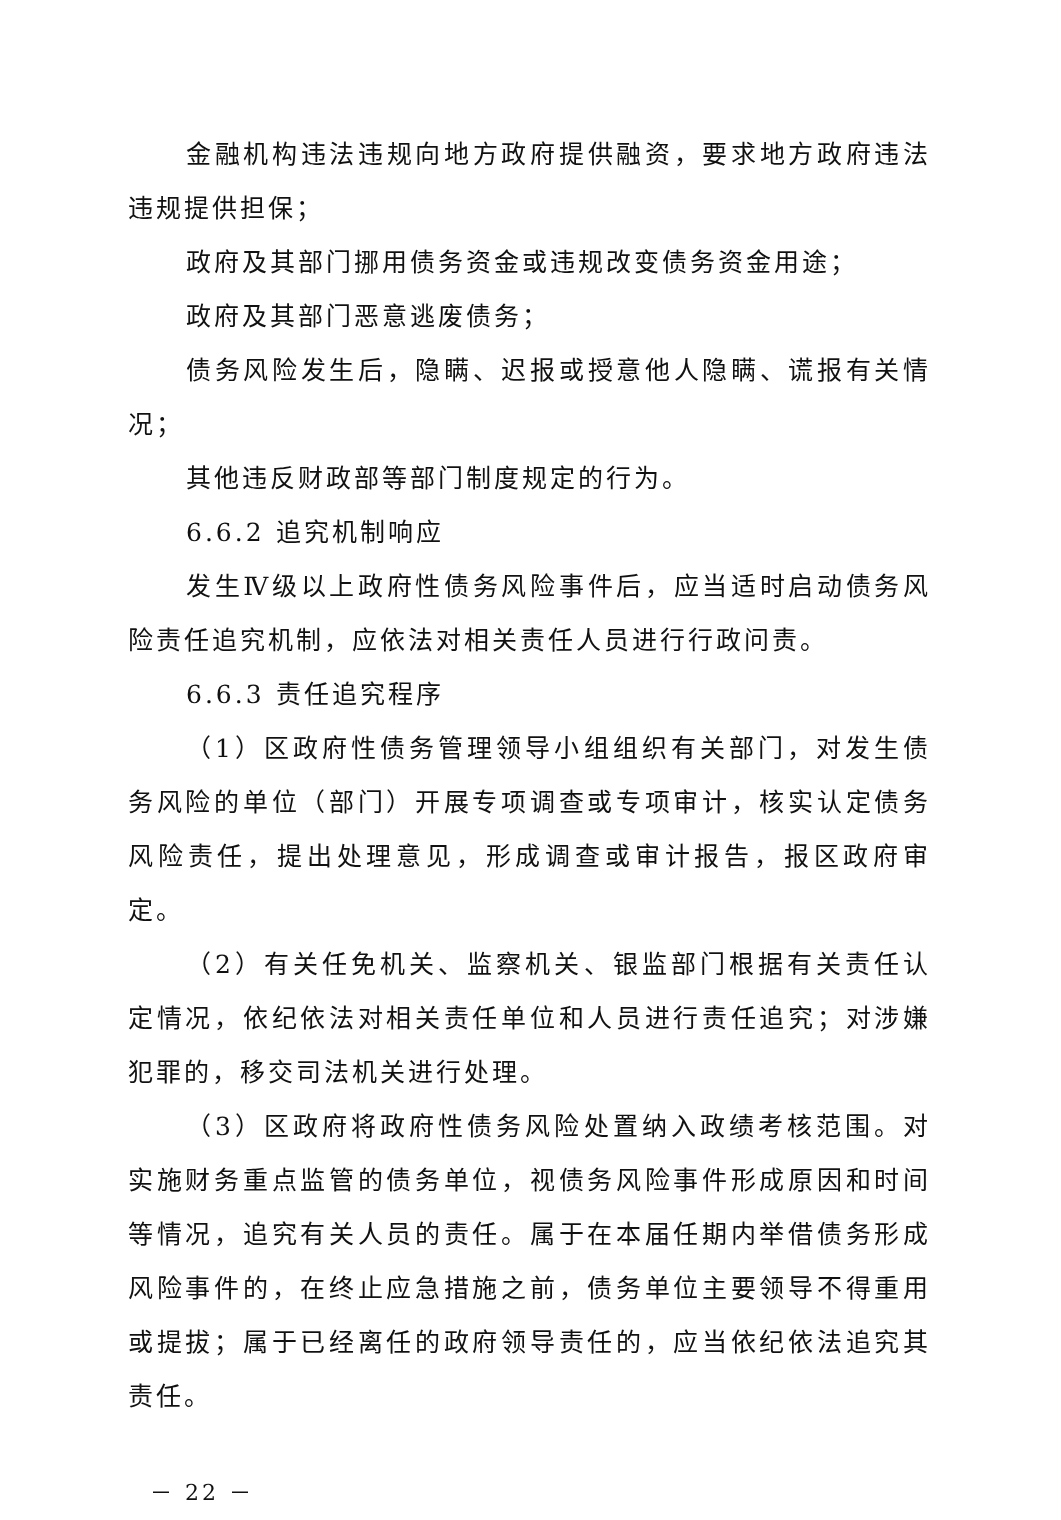金融机构违法违规向地方政府提供融资，要求地方政府违法违规提供担保；
政府及其部门挪用债务资金或违规改变债务资金用途；
政府及其部门恶意逃废债务；
债务风险发生后，隐瞒、迟报或授意他人隐瞒、谎报有关情况；
其他违反财政部等部门制度规定的行为。
6.6.2 追究机制响应
发生Ⅳ级以上政府性债务风险事件后，应当适时启动债务风险责任追究机制，应依法对相关责任人员进行行政问责。
6.6.3 责任追究程序
（1）区政府性债务管理领导小组组织有关部门，对发生债务风险的单位（部门）开展专项调查或专项审计，核实认定债务风险责任，提出处理意见，形成调查或审计报告，报区政府审定。
（2）有关任免机关、监察机关、银监部门根据有关责任认定情况，依纪依法对相关责任单位和人员进行责任追究；对涉嫌犯罪的，移交司法机关进行处理。
（3）区政府将政府性债务风险处置纳入政绩考核范围。对实施财务重点监管的债务单位，视债务风险事件形成原因和时间等情况，追究有关人员的责任。属于在本届任期内举借债务形成风险事件的，在终止应急措施之前，债务单位主要领导不得重用或提拔；属于已经离任的政府领导责任的，应当依纪依法追究其责任。
－ 22 －